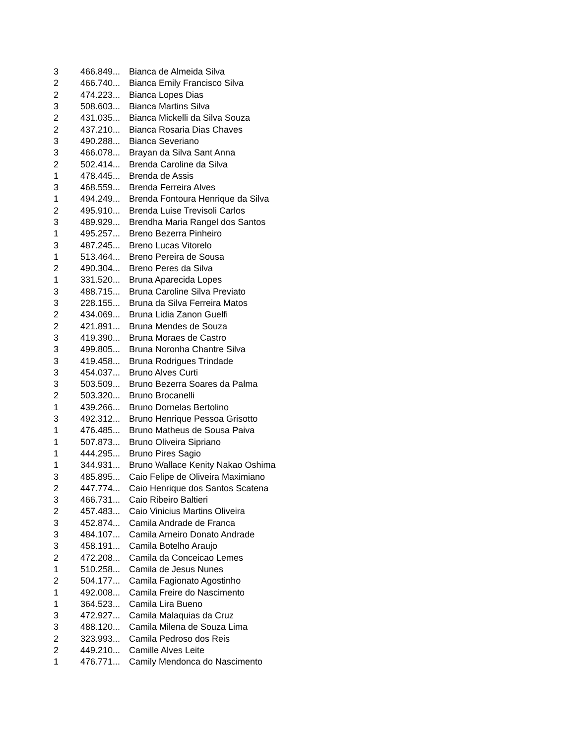| 3 | 466.849... | Bianca de Almeida Silva |
| 2 | 466.740... | Bianca Emily Francisco Silva |
| 2 | 474.223... | Bianca Lopes Dias |
| 3 | 508.603... | Bianca Martins Silva |
| 2 | 431.035... | Bianca Mickelli da Silva Souza |
| 2 | 437.210... | Bianca Rosaria Dias Chaves |
| 3 | 490.288... | Bianca Severiano |
| 3 | 466.078... | Brayan da Silva Sant Anna |
| 2 | 502.414... | Brenda Caroline da Silva |
| 1 | 478.445... | Brenda de Assis |
| 3 | 468.559... | Brenda Ferreira Alves |
| 1 | 494.249... | Brenda Fontoura Henrique da Silva |
| 2 | 495.910... | Brenda Luise Trevisoli Carlos |
| 3 | 489.929... | Brendha Maria Rangel dos Santos |
| 1 | 495.257... | Breno Bezerra Pinheiro |
| 3 | 487.245... | Breno Lucas Vitorelo |
| 1 | 513.464... | Breno Pereira de Sousa |
| 2 | 490.304... | Breno Peres da Silva |
| 1 | 331.520... | Bruna Aparecida Lopes |
| 3 | 488.715... | Bruna Caroline Silva Previato |
| 3 | 228.155... | Bruna da Silva Ferreira Matos |
| 2 | 434.069... | Bruna Lidia Zanon Guelfi |
| 2 | 421.891... | Bruna Mendes de Souza |
| 3 | 419.390... | Bruna Moraes de Castro |
| 3 | 499.805... | Bruna Noronha Chantre Silva |
| 3 | 419.458... | Bruna Rodrigues Trindade |
| 3 | 454.037... | Bruno Alves Curti |
| 3 | 503.509... | Bruno Bezerra Soares da Palma |
| 2 | 503.320... | Bruno Brocanelli |
| 1 | 439.266... | Bruno Dornelas Bertolino |
| 3 | 492.312... | Bruno Henrique Pessoa Grisotto |
| 1 | 476.485... | Bruno Matheus de Sousa Paiva |
| 1 | 507.873... | Bruno Oliveira Sipriano |
| 1 | 444.295... | Bruno Pires Sagio |
| 1 | 344.931... | Bruno Wallace Kenity Nakao Oshima |
| 3 | 485.895... | Caio Felipe de Oliveira Maximiano |
| 2 | 447.774... | Caio Henrique dos Santos Scatena |
| 3 | 466.731... | Caio Ribeiro Baltieri |
| 2 | 457.483... | Caio Vinicius Martins Oliveira |
| 3 | 452.874... | Camila Andrade de Franca |
| 3 | 484.107... | Camila Arneiro Donato Andrade |
| 3 | 458.191... | Camila Botelho Araujo |
| 2 | 472.208... | Camila da Conceicao Lemes |
| 1 | 510.258... | Camila de Jesus Nunes |
| 2 | 504.177... | Camila Fagionato Agostinho |
| 1 | 492.008... | Camila Freire do Nascimento |
| 1 | 364.523... | Camila Lira Bueno |
| 3 | 472.927... | Camila Malaquias da Cruz |
| 3 | 488.120... | Camila Milena de Souza Lima |
| 2 | 323.993... | Camila Pedroso dos Reis |
| 2 | 449.210... | Camille Alves Leite |
| 1 | 476.771... | Camily Mendonca do Nascimento |